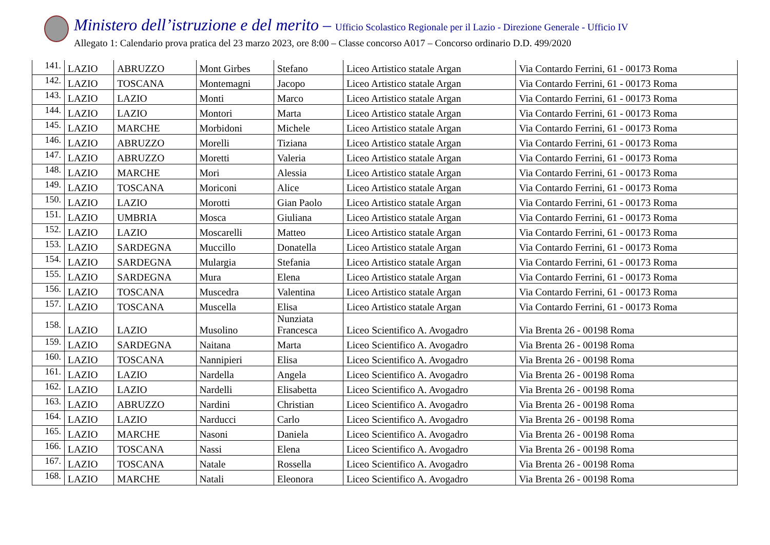Ministero dell’istruzione e del merito – Ufficio Scolastico Regionale per il Lazio - Direzione Generale - Ufficio IV
Allegato 1: Calendario prova pratica del 23 marzo 2023, ore 8:00 – Classe concorso A017 – Concorso ordinario D.D. 499/2020
| 141. | LAZIO | ABRUZZO | Mont Girbes | Stefano | Liceo Artistico statale Argan | Via Contardo Ferrini, 61 - 00173 Roma |
| 142. | LAZIO | TOSCANA | Montemagni | Jacopo | Liceo Artistico statale Argan | Via Contardo Ferrini, 61 - 00173 Roma |
| 143. | LAZIO | LAZIO | Monti | Marco | Liceo Artistico statale Argan | Via Contardo Ferrini, 61 - 00173 Roma |
| 144. | LAZIO | LAZIO | Montori | Marta | Liceo Artistico statale Argan | Via Contardo Ferrini, 61 - 00173 Roma |
| 145. | LAZIO | MARCHE | Morbidoni | Michele | Liceo Artistico statale Argan | Via Contardo Ferrini, 61 - 00173 Roma |
| 146. | LAZIO | ABRUZZO | Morelli | Tiziana | Liceo Artistico statale Argan | Via Contardo Ferrini, 61 - 00173 Roma |
| 147. | LAZIO | ABRUZZO | Moretti | Valeria | Liceo Artistico statale Argan | Via Contardo Ferrini, 61 - 00173 Roma |
| 148. | LAZIO | MARCHE | Mori | Alessia | Liceo Artistico statale Argan | Via Contardo Ferrini, 61 - 00173 Roma |
| 149. | LAZIO | TOSCANA | Moriconi | Alice | Liceo Artistico statale Argan | Via Contardo Ferrini, 61 - 00173 Roma |
| 150. | LAZIO | LAZIO | Morotti | Gian Paolo | Liceo Artistico statale Argan | Via Contardo Ferrini, 61 - 00173 Roma |
| 151. | LAZIO | UMBRIA | Mosca | Giuliana | Liceo Artistico statale Argan | Via Contardo Ferrini, 61 - 00173 Roma |
| 152. | LAZIO | LAZIO | Moscarelli | Matteo | Liceo Artistico statale Argan | Via Contardo Ferrini, 61 - 00173 Roma |
| 153. | LAZIO | SARDEGNA | Muccillo | Donatella | Liceo Artistico statale Argan | Via Contardo Ferrini, 61 - 00173 Roma |
| 154. | LAZIO | SARDEGNA | Mulargia | Stefania | Liceo Artistico statale Argan | Via Contardo Ferrini, 61 - 00173 Roma |
| 155. | LAZIO | SARDEGNA | Mura | Elena | Liceo Artistico statale Argan | Via Contardo Ferrini, 61 - 00173 Roma |
| 156. | LAZIO | TOSCANA | Muscedra | Valentina | Liceo Artistico statale Argan | Via Contardo Ferrini, 61 - 00173 Roma |
| 157. | LAZIO | TOSCANA | Muscella | Elisa | Liceo Artistico statale Argan | Via Contardo Ferrini, 61 - 00173 Roma |
| 158. | LAZIO | LAZIO | Musolino | Nunziata Francesca | Liceo Scientifico A. Avogadro | Via Brenta 26 - 00198 Roma |
| 159. | LAZIO | SARDEGNA | Naitana | Marta | Liceo Scientifico A. Avogadro | Via Brenta 26 - 00198 Roma |
| 160. | LAZIO | TOSCANA | Nannipieri | Elisa | Liceo Scientifico A. Avogadro | Via Brenta 26 - 00198 Roma |
| 161. | LAZIO | LAZIO | Nardella | Angela | Liceo Scientifico A. Avogadro | Via Brenta 26 - 00198 Roma |
| 162. | LAZIO | LAZIO | Nardelli | Elisabetta | Liceo Scientifico A. Avogadro | Via Brenta 26 - 00198 Roma |
| 163. | LAZIO | ABRUZZO | Nardini | Christian | Liceo Scientifico A. Avogadro | Via Brenta 26 - 00198 Roma |
| 164. | LAZIO | LAZIO | Narducci | Carlo | Liceo Scientifico A. Avogadro | Via Brenta 26 - 00198 Roma |
| 165. | LAZIO | MARCHE | Nasoni | Daniela | Liceo Scientifico A. Avogadro | Via Brenta 26 - 00198 Roma |
| 166. | LAZIO | TOSCANA | Nassi | Elena | Liceo Scientifico A. Avogadro | Via Brenta 26 - 00198 Roma |
| 167. | LAZIO | TOSCANA | Natale | Rossella | Liceo Scientifico A. Avogadro | Via Brenta 26 - 00198 Roma |
| 168. | LAZIO | MARCHE | Natali | Eleonora | Liceo Scientifico A. Avogadro | Via Brenta 26 - 00198 Roma |